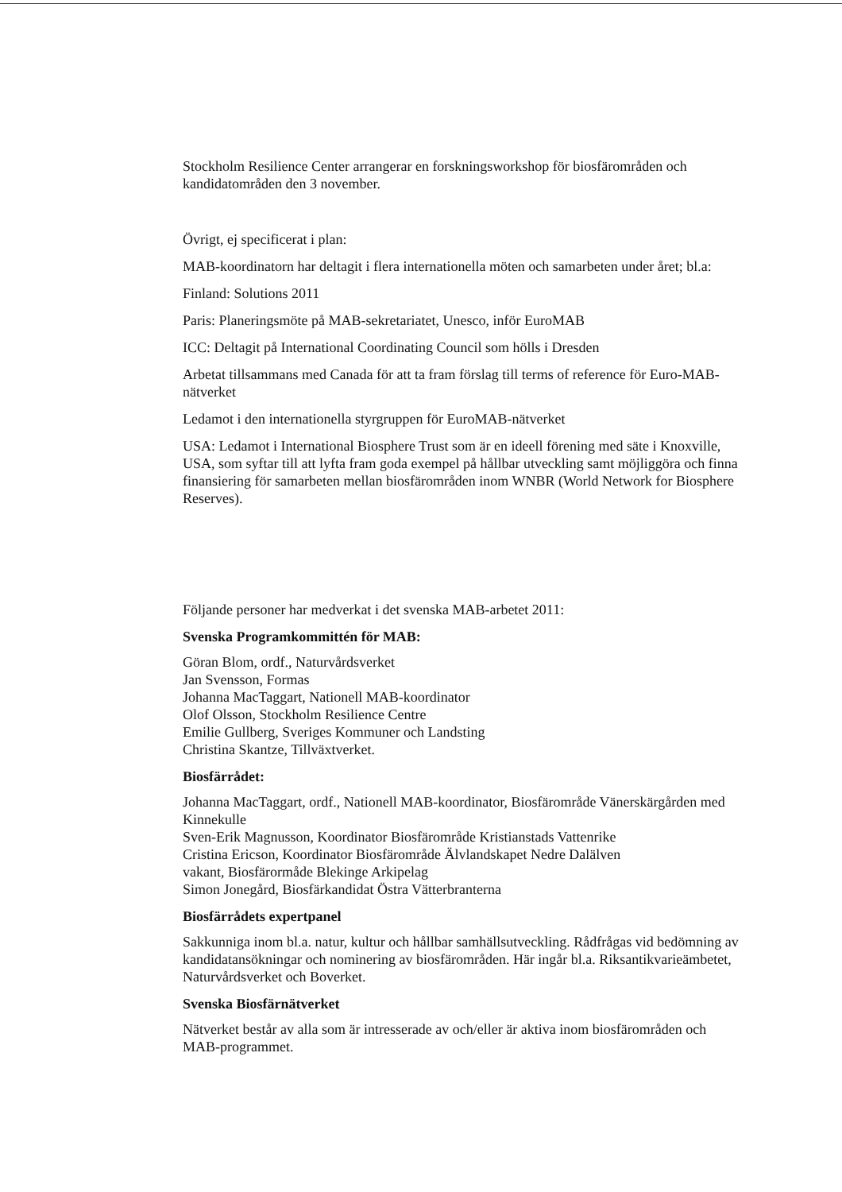Stockholm Resilience Center arrangerar en forskningsworkshop för biosfärområden och kandidatområden den 3 november.
Övrigt, ej specificerat i plan:
MAB-koordinatorn har deltagit i flera internationella möten och samarbeten under året; bl.a:
Finland: Solutions 2011
Paris: Planeringsmöte på MAB-sekretariatet, Unesco, inför EuroMAB
ICC: Deltagit på International Coordinating Council som hölls i Dresden
Arbetat tillsammans med Canada för att ta fram förslag till terms of reference för Euro-MAB-nätverket
Ledamot i den internationella styrgruppen för EuroMAB-nätverket
USA: Ledamot i International Biosphere Trust som är en ideell förening med säte i Knoxville, USA, som syftar till att lyfta fram goda exempel på hållbar utveckling samt möjliggöra och finna finansiering för samarbeten mellan biosfärområden inom WNBR (World Network for Biosphere Reserves).
Följande personer har medverkat i det svenska MAB-arbetet 2011:
Svenska Programkommittén för MAB:
Göran Blom, ordf., Naturvårdsverket
Jan Svensson, Formas
Johanna MacTaggart, Nationell MAB-koordinator
Olof Olsson, Stockholm Resilience Centre
Emilie Gullberg, Sveriges Kommuner och Landsting
Christina Skantze, Tillväxtverket.
Biosfärrådet:
Johanna MacTaggart, ordf., Nationell MAB-koordinator, Biosfärområde Vänerskärgården med Kinnekulle
Sven-Erik Magnusson, Koordinator Biosfärområde Kristianstads Vattenrike
Cristina Ericson, Koordinator Biosfärområde Älvlandskapet Nedre Dalälven
vakant, Biosfärormåde Blekinge Arkipelag
Simon Jonegård, Biosfärkandidat Östra Vätterbranterna
Biosfärrådets expertpanel
Sakkunniga inom bl.a. natur, kultur och hållbar samhällsutveckling. Rådfrågas vid bedömning av kandidatansökningar och nominering av biosfärområden. Här ingår bl.a. Riksantikvarieämbetet, Naturvårdsverket och Boverket.
Svenska Biosfärnätverket
Nätverket består av alla som är intresserade av och/eller är aktiva inom biosfärområden och MAB-programmet.